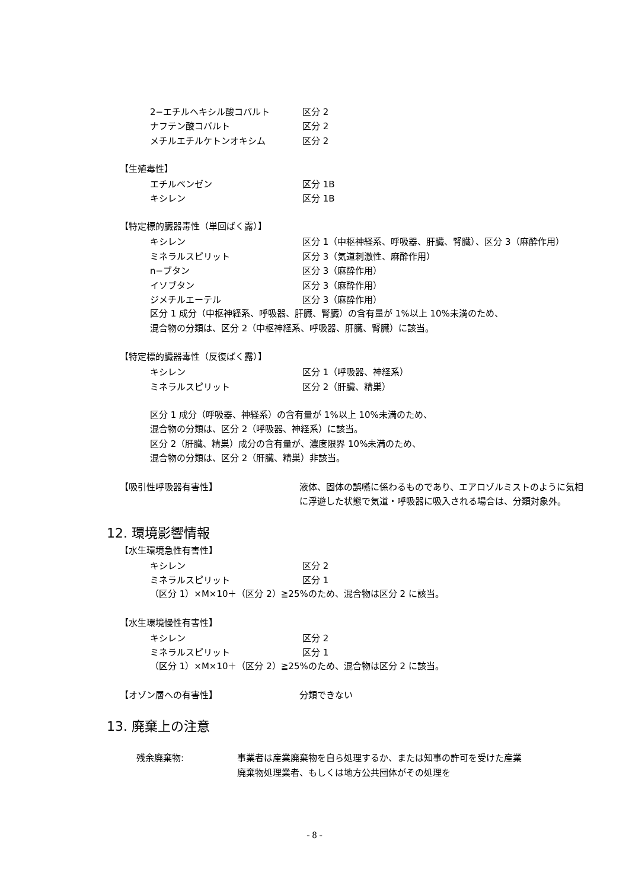2−エチルヘキシル酸コバルト 区分 2
ナフテン酸コバルト 区分 2
メチルエチルケトンオキシム 区分 2
【生殖毒性】
エチルベンゼン 区分 1B
キシレン 区分 1B
【特定標的臓器毒性（単回ばく露）】
キシレン 区分 1（中枢神経系、呼吸器、肝臓、腎臓）、区分 3（麻酔作用）
ミネラルスピリット 区分 3（気道刺激性、麻酔作用）
n−ブタン 区分 3（麻酔作用）
イソブタン 区分 3（麻酔作用）
ジメチルエーテル 区分 3（麻酔作用）
区分 1 成分（中枢神経系、呼吸器、肝臓、腎臓）の含有量が 1%以上 10%未満のため、
混合物の分類は、区分 2（中枢神経系、呼吸器、肝臓、腎臓）に該当。
【特定標的臓器毒性（反復ばく露）】
キシレン 区分 1（呼吸器、神経系）
ミネラルスピリット 区分 2（肝臓、精巣）
区分 1 成分（呼吸器、神経系）の含有量が 1%以上 10%未満のため、
混合物の分類は、区分 2（呼吸器、神経系）に該当。
区分 2（肝臓、精巣）成分の含有量が、濃度限界 10%未満のため、
混合物の分類は、区分 2（肝臓、精巣）非該当。
【吸引性呼吸器有害性】 液体、固体の誤嚥に係わるものであり、エアロゾルミストのように気相に浮遊した状態で気道・呼吸器に吸入される場合は、分類対象外。
12. 環境影響情報
【水生環境急性有害性】
キシレン 区分 2
ミネラルスピリット 区分 1
（区分 1）×M×10＋（区分 2）≧25%のため、混合物は区分 2 に該当。
【水生環境慢性有害性】
キシレン 区分 2
ミネラルスピリット 区分 1
（区分 1）×M×10＋（区分 2）≧25%のため、混合物は区分 2 に該当。
【オゾン層への有害性】 分類できない
13. 廃棄上の注意
残余廃棄物: 事業者は産業廃棄物を自ら処理するか、または知事の許可を受けた産業廃棄物処理業者、もしくは地方公共団体がその処理を
- 8 -